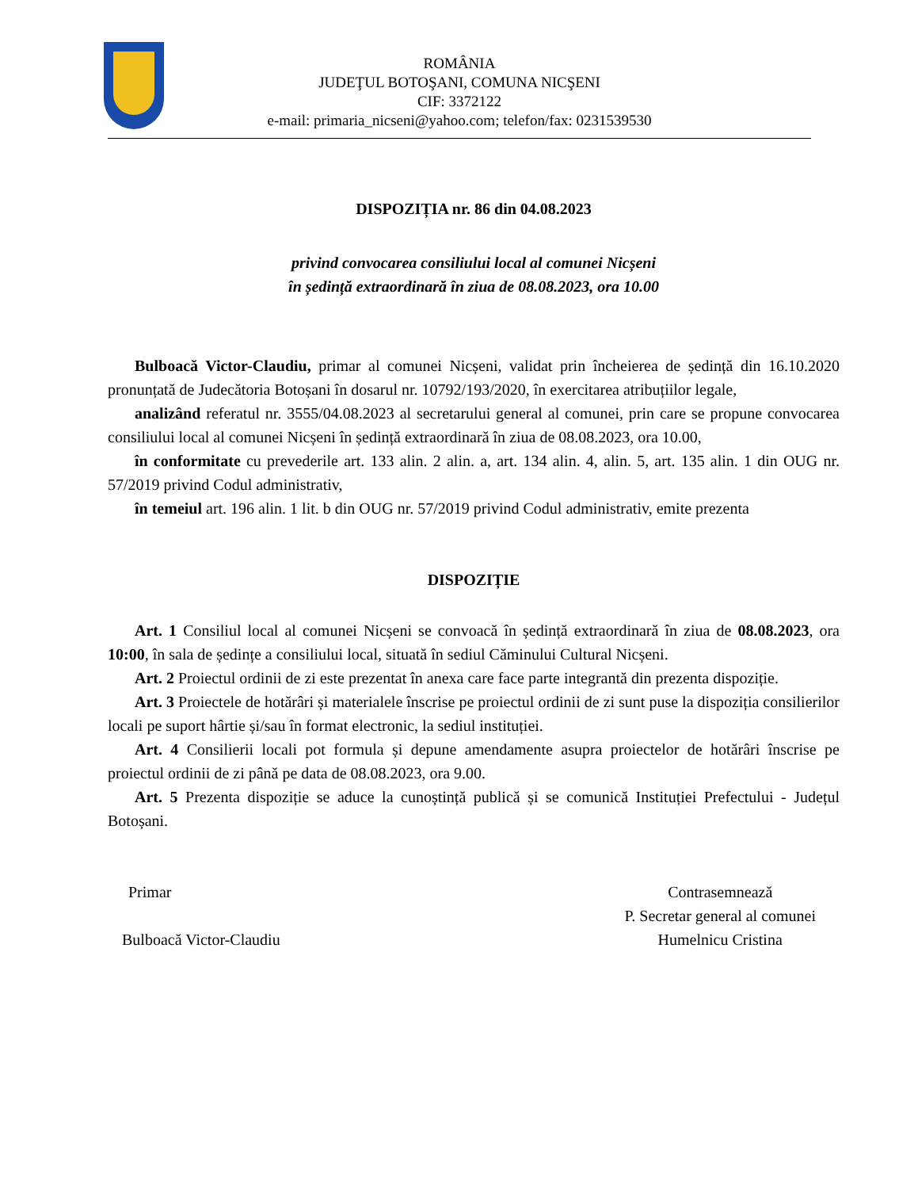ROMÂNIA
JUDEŢUL BOTOŞANI, COMUNA NICŞENI
CIF: 3372122
e-mail: primaria_nicseni@yahoo.com; telefon/fax: 0231539530
DISPOZIȚIA nr. 86 din 04.08.2023
privind convocarea consiliului local al comunei Nicșeni
în ședință extraordinară în ziua de 08.08.2023, ora 10.00
Bulboacă Victor-Claudiu, primar al comunei Nicșeni, validat prin încheierea de ședință din 16.10.2020 pronunțată de Judecătoria Botoșani în dosarul nr. 10792/193/2020, în exercitarea atribuțiilor legale,
analizând referatul nr. 3555/04.08.2023 al secretarului general al comunei, prin care se propune convocarea consiliului local al comunei Nicșeni în ședință extraordinară în ziua de 08.08.2023, ora 10.00,
în conformitate cu prevederile art. 133 alin. 2 alin. a, art. 134 alin. 4, alin. 5, art. 135 alin. 1 din OUG nr. 57/2019 privind Codul administrativ,
în temeiul art. 196 alin. 1 lit. b din OUG nr. 57/2019 privind Codul administrativ, emite prezenta
DISPOZIȚIE
Art. 1 Consiliul local al comunei Nicșeni se convoacă în ședință extraordinară în ziua de 08.08.2023, ora 10:00, în sala de ședințe a consiliului local, situată în sediul Căminului Cultural Nicșeni.
Art. 2 Proiectul ordinii de zi este prezentat în anexa care face parte integrantă din prezenta dispoziție.
Art. 3 Proiectele de hotărâri și materialele înscrise pe proiectul ordinii de zi sunt puse la dispoziția consilierilor locali pe suport hârtie și/sau în format electronic, la sediul instituției.
Art. 4 Consilierii locali pot formula și depune amendamente asupra proiectelor de hotărâri înscrise pe proiectul ordinii de zi până pe data de 08.08.2023, ora 9.00.
Art. 5 Prezenta dispoziție se aduce la cunoștință publică și se comunică Instituției Prefectului - Județul Botoșani.
Primar
Bulboacă Victor-Claudiu
Contrasemnează
P. Secretar general al comunei
Humelnicu Cristina